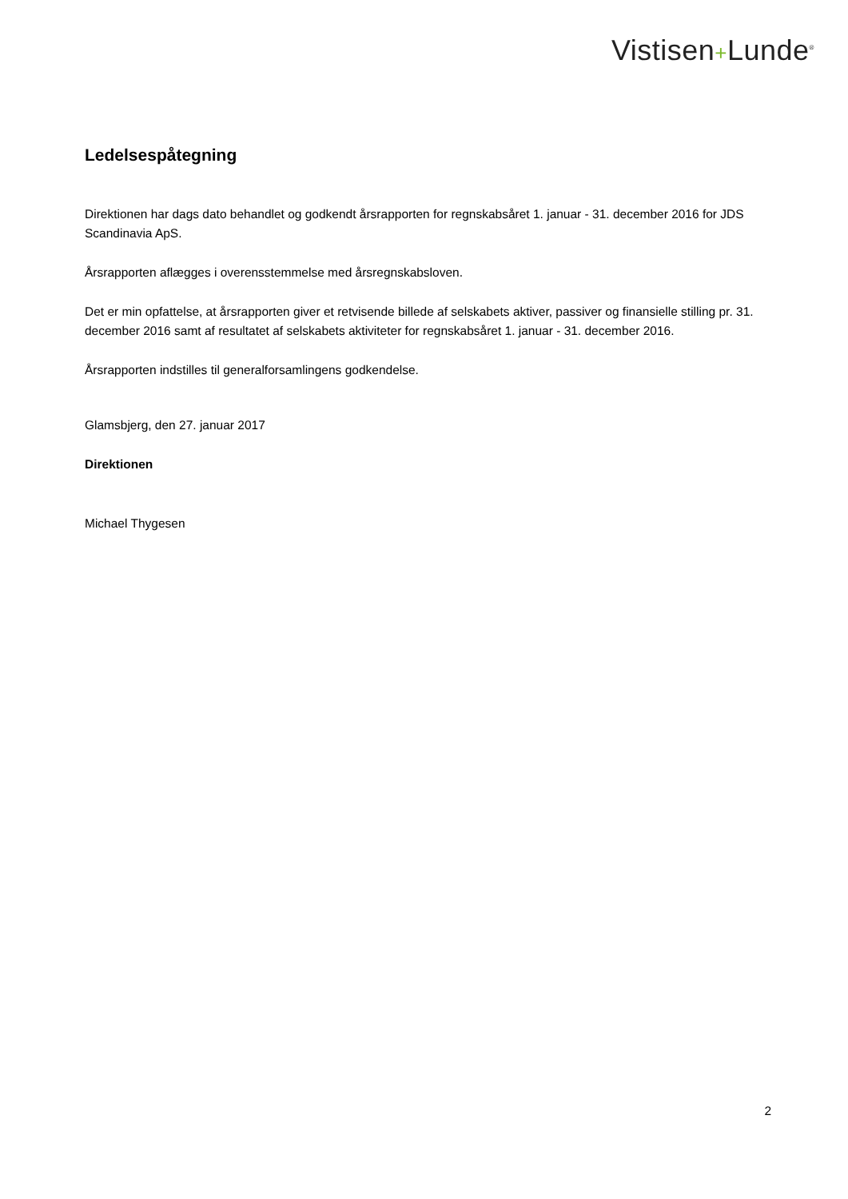Vistisen+Lunde<sup>®</sup>
Ledelsespåtegning
Direktionen har dags dato behandlet og godkendt årsrapporten for regnskabsåret 1. januar - 31. december 2016 for JDS Scandinavia ApS.
Årsrapporten aflægges i overensstemmelse med årsregnskabsloven.
Det er min opfattelse, at årsrapporten giver et retvisende billede af selskabets aktiver, passiver og finansielle stilling pr. 31. december 2016 samt af resultatet af selskabets aktiviteter for regnskabsåret 1. januar - 31. december 2016.
Årsrapporten indstilles til generalforsamlingens godkendelse.
Glamsbjerg, den 27. januar 2017
Direktionen
Michael Thygesen
2